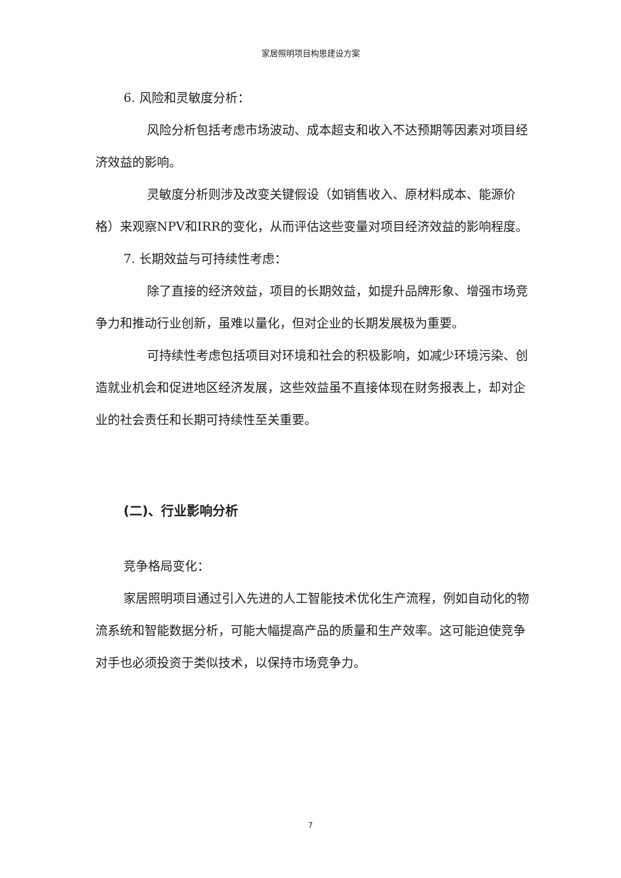家居照明项目构思建设方案
6. 风险和灵敏度分析：
风险分析包括考虑市场波动、成本超支和收入不达预期等因素对项目经济效益的影响。
灵敏度分析则涉及改变关键假设（如销售收入、原材料成本、能源价格）来观察NPV和IRR的变化，从而评估这些变量对项目经济效益的影响程度。
7. 长期效益与可持续性考虑：
除了直接的经济效益，项目的长期效益，如提升品牌形象、增强市场竞争力和推动行业创新，虽难以量化，但对企业的长期发展极为重要。
可持续性考虑包括项目对环境和社会的积极影响，如减少环境污染、创造就业机会和促进地区经济发展，这些效益虽不直接体现在财务报表上，却对企业的社会责任和长期可持续性至关重要。
(二)、行业影响分析
竞争格局变化：
家居照明项目通过引入先进的人工智能技术优化生产流程，例如自动化的物流系统和智能数据分析，可能大幅提高产品的质量和生产效率。这可能迫使竞争对手也必须投资于类似技术，以保持市场竞争力。
7